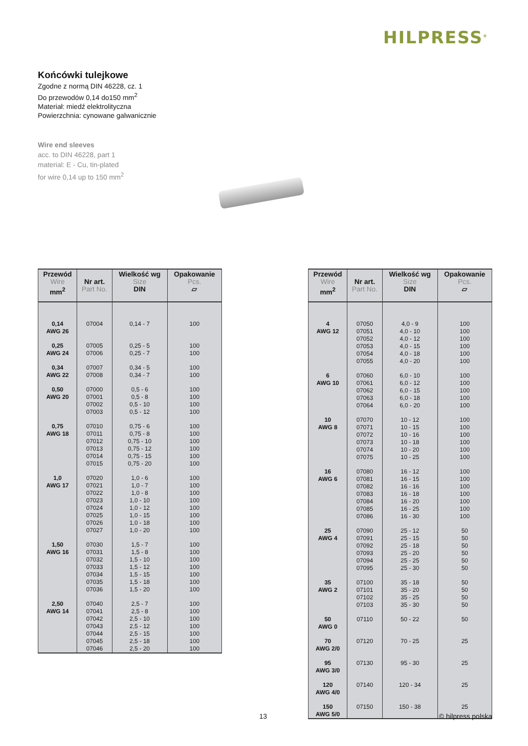HILPRESS<sup>®</sup>
Końcówki tulejkowe
Zgodne z normą DIN 46228, cz. 1
Do przewodów 0,14 do150 mm<sup>2</sup>
Materiał: miedź elektrolityczna
Powierzchnia: cynowane galwanicznie
Wire end sleeves
acc. to DIN 46228, part 1
material: E - Cu, tin-plated
for wire 0,14 up to 150 mm<sup>2</sup>
| Przewód Wire mm<sup>2</sup> | Nr art. Part No. | Wielkość wg Size DIN | Opakowanie Pcs. ▱ |
| --- | --- | --- | --- |
| 0,14 AWG 26 | 07004 | 0,14 - 7 | 100 |
| 0,25 AWG 24 | 07005 07006 | 0,25 - 5 0,25 - 7 | 100 100 |
| 0,34 AWG 22 | 07007 07008 | 0,34 - 5 0,34 - 7 | 100 100 |
| 0,50 AWG 20 | 07000 07001 07002 07003 | 0,5 - 6 0,5 - 8 0,5 - 10 0,5 - 12 | 100 100 100 100 |
| 0,75 AWG 18 | 07010 07011 07012 07013 07014 07015 | 0,75 - 6 0,75 - 8 0,75 - 10 0,75 - 12 0,75 - 15 0,75 - 20 | 100 100 100 100 100 100 |
| 1,0 AWG 17 | 07020 07021 07022 07023 07024 07025 07026 07027 | 1,0 - 6 1,0 - 7 1,0 - 8 1,0 - 10 1,0 - 12 1,0 - 15 1,0 - 18 1,0 - 20 | 100 100 100 100 100 100 100 100 |
| 1,50 AWG 16 | 07030 07031 07032 07033 07034 07035 07036 | 1,5 - 7 1,5 - 8 1,5 - 10 1,5 - 12 1,5 - 15 1,5 - 18 1,5 - 20 | 100 100 100 100 100 100 100 |
| 2,50 AWG 14 | 07040 07041 07042 07043 07044 07045 07046 | 2,5 - 7 2,5 - 8 2,5 - 10 2,5 - 12 2,5 - 15 2,5 - 18 2,5 - 20 | 100 100 100 100 100 100 100 |
| Przewód Wire mm<sup>2</sup> | Nr art. Part No. | Wielkość wg Size DIN | Opakowanie Pcs. ▱ |
| --- | --- | --- | --- |
| 4 AWG 12 | 07050 07051 07052 07053 07054 07055 | 4,0 - 9 4,0 - 10 4,0 - 12 4,0 - 15 4,0 - 18 4,0 - 20 | 100 100 100 100 100 100 |
| 6 AWG 10 | 07060 07061 07062 07063 07064 | 6,0 - 10 6,0 - 12 6,0 - 15 6,0 - 18 6,0 - 20 | 100 100 100 100 100 |
| 10 AWG 8 | 07070 07071 07072 07073 07074 07075 | 10 - 12 10 - 15 10 - 16 10 - 18 10 - 20 10 - 25 | 100 100 100 100 100 100 |
| 16 AWG 6 | 07080 07081 07082 07083 07084 07085 07086 | 16 - 12 16 - 15 16 - 16 16 - 18 16 - 20 16 - 25 16 - 30 | 100 100 100 100 100 100 100 |
| 25 AWG 4 | 07090 07091 07092 07093 07094 07095 | 25 - 12 25 - 15 25 - 18 25 - 20 25 - 25 25 - 30 | 50 50 50 50 50 50 |
| 35 AWG 2 | 07100 07101 07102 07103 | 35 - 18 35 - 20 35 - 25 35 - 30 | 50 50 50 50 |
| 50 AWG 0 | 07110 | 50 - 22 | 50 |
| 70 AWG 2/0 | 07120 | 70 - 25 | 25 |
| 95 AWG 3/0 | 07130 | 95 - 30 | 25 |
| 120 AWG 4/0 | 07140 | 120 - 34 | 25 |
| 150 AWG 5/0 | 07150 | 150 - 38 | 25 |
13 © hilpress polska